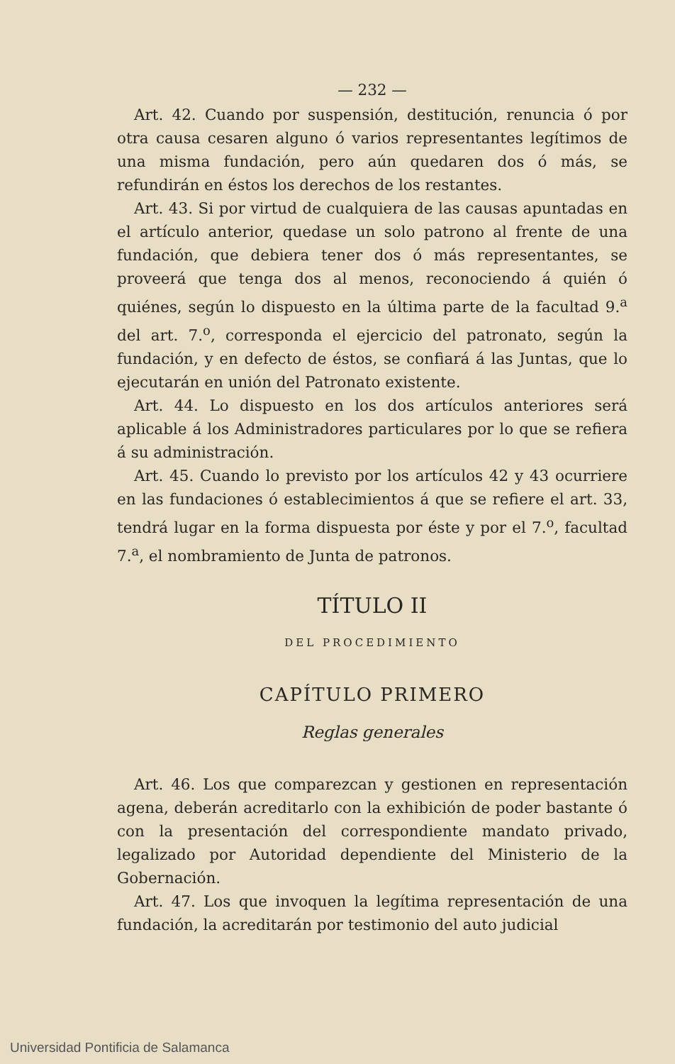— 232 —
Art. 42. Cuando por suspensión, destitución, renuncia ó por otra causa cesaren alguno ó varios representantes legítimos de una misma fundación, pero aún quedaren dos ó más, se refundirán en éstos los derechos de los restantes.
Art. 43. Si por virtud de cualquiera de las causas apuntadas en el artículo anterior, quedase un solo patrono al frente de una fundación, que debiera tener dos ó más representantes, se proveerá que tenga dos al menos, reconociendo á quién ó quiénes, según lo dispuesto en la última parte de la facultad 9.<sup>a</sup> del art. 7.<sup>o</sup>, corresponda el ejercicio del patronato, según la fundación, y en defecto de éstos, se confiará á las Juntas, que lo ejecutarán en unión del Patronato existente.
Art. 44. Lo dispuesto en los dos artículos anteriores será aplicable á los Administradores particulares por lo que se refiera á su administración.
Art. 45. Cuando lo previsto por los artículos 42 y 43 ocurriere en las fundaciones ó establecimientos á que se refiere el art. 33, tendrá lugar en la forma dispuesta por éste y por el 7.<sup>o</sup>, facultad 7.<sup>a</sup>, el nombramiento de Junta de patronos.
TÍTULO II
DEL PROCEDIMIENTO
CAPÍTULO PRIMERO
Reglas generales
Art. 46. Los que comparezcan y gestionen en representación agena, deberán acreditarlo con la exhibición de poder bastante ó con la presentación del correspondiente mandato privado, legalizado por Autoridad dependiente del Ministerio de la Gobernación.
Art. 47. Los que invoquen la legítima representación de una fundación, la acreditarán por testimonio del auto judicial
Universidad Pontificia de Salamanca